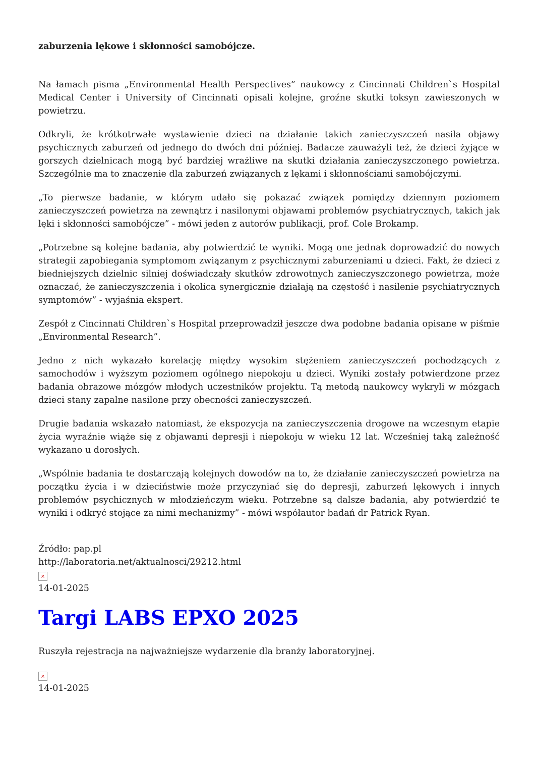zaburzenia lękowe i skłonności samobójcze.
Na łamach pisma „Environmental Health Perspectives” naukowcy z Cincinnati Children`s Hospital Medical Center i University of Cincinnati opisali kolejne, groźne skutki toksyn zawieszonych w powietrzu.
Odkryli, że krótkotrwałe wystawienie dzieci na działanie takich zanieczyszczeń nasila objawy psychicznych zaburzeń od jednego do dwóch dni później. Badacze zauważyli też, że dzieci żyjące w gorszych dzielnicach mogą być bardziej wrażliwe na skutki działania zanieczyszczonego powietrza. Szczególnie ma to znaczenie dla zaburzeń związanych z lękami i skłonnościami samobójczymi.
„To pierwsze badanie, w którym udało się pokazać związek pomiędzy dziennym poziomem zanieczyszczeń powietrza na zewnątrz i nasilonymi objawami problemów psychiatrycznych, takich jak lęki i skłonności samobójcze” - mówi jeden z autorów publikacji, prof. Cole Brokamp.
„Potrzebne są kolejne badania, aby potwierdzić te wyniki. Mogą one jednak doprowadzić do nowych strategii zapobiegania symptomom związanym z psychicznymi zaburzeniami u dzieci. Fakt, że dzieci z biedniejszych dzielnic silniej doświadczały skutków zdrowotnych zanieczyszczonego powietrza, może oznaczać, że zanieczyszczenia i okolica synergicznie działają na częstość i nasilenie psychiatrycznych symptomów” - wyjaśnia ekspert.
Zespół z Cincinnati Children`s Hospital przeprowadził jeszcze dwa podobne badania opisane w piśmie „Environmental Research”.
Jedno z nich wykazało korelację między wysokim stężeniem zanieczyszczeń pochodzących z samochodów i wyższym poziomem ogólnego niepokoju u dzieci. Wyniki zostały potwierdzone przez badania obrazowe mózgów młodych uczestników projektu. Tą metodą naukowcy wykryli w mózgach dzieci stany zapalne nasilone przy obecności zanieczyszczeń.
Drugie badania wskazało natomiast, że ekspozycja na zanieczyszczenia drogowe na wczesnym etapie życia wyraźnie wiąże się z objawami depresji i niepokoju w wieku 12 lat. Wcześniej taką zależność wykazano u dorosłych.
„Wspólnie badania te dostarczają kolejnych dowodów na to, że działanie zanieczyszczeń powietrza na początku życia i w dzieciństwie może przyczyniać się do depresji, zaburzeń lękowych i innych problemów psychicznych w młodzieńczym wieku. Potrzebne są dalsze badania, aby potwierdzić te wyniki i odkryć stojące za nimi mechanizmy” - mówi współautor badań dr Patrick Ryan.
Źródło: pap.pl
http://laboratoria.net/aktualnosci/29212.html
×
14-01-2025
Targi LABS EPXO 2025
Ruszyła rejestracja na najważniejsze wydarzenie dla branży laboratoryjnej.
×
14-01-2025